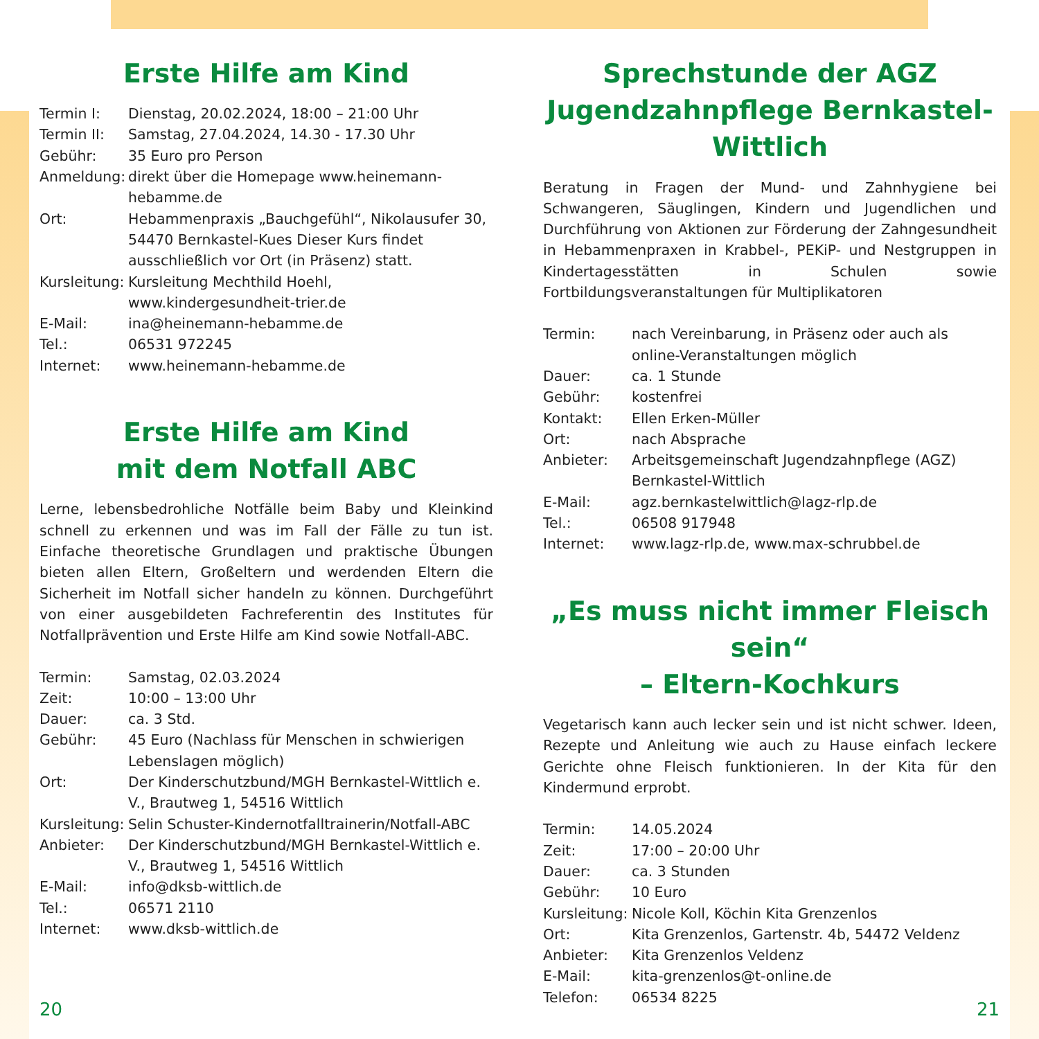Erste Hilfe am Kind
Termin I: Dienstag, 20.02.2024, 18:00 – 21:00 Uhr
Termin II: Samstag, 27.04.2024, 14.30 - 17.30 Uhr
Gebühr: 35 Euro pro Person
Anmeldung: direkt über die Homepage www.heinemann-hebamme.de
Ort: Hebammenpraxis „Bauchgefühl“, Nikolausufer 30, 54470 Bernkastel-Kues Dieser Kurs findet ausschließlich vor Ort (in Präsenz) statt.
Kursleitung: Kursleitung Mechthild Hoehl, www.kindergesundheit-trier.de
E-Mail: ina@heinemann-hebamme.de
Tel.: 06531 972245
Internet: www.heinemann-hebamme.de
Erste Hilfe am Kind
mit dem Notfall ABC
Lerne, lebensbedrohliche Notfälle beim Baby und Kleinkind schnell zu erkennen und was im Fall der Fälle zu tun ist. Einfache theoretische Grundlagen und praktische Übungen bieten allen Eltern, Großeltern und werdenden Eltern die Sicherheit im Notfall sicher handeln zu können. Durchgeführt von einer ausgebildeten Fachreferentin des Institutes für Notfallprävention und Erste Hilfe am Kind sowie Notfall-ABC.
Termin: Samstag, 02.03.2024
Zeit: 10:00 – 13:00 Uhr
Dauer: ca. 3 Std.
Gebühr: 45 Euro (Nachlass für Menschen in schwierigen Lebenslagen möglich)
Ort: Der Kinderschutzbund/MGH Bernkastel-Wittlich e. V., Brautweg 1, 54516 Wittlich
Kursleitung: Selin Schuster-Kindernotfalltrainerin/Notfall-ABC
Anbieter: Der Kinderschutzbund/MGH Bernkastel-Wittlich e. V., Brautweg 1, 54516 Wittlich
E-Mail: info@dksb-wittlich.de
Tel.: 06571 2110
Internet: www.dksb-wittlich.de
Sprechstunde der AGZ Jugendzahnpflege Bernkastel-Wittlich
Beratung in Fragen der Mund- und Zahnhygiene bei Schwangeren, Säuglingen, Kindern und Jugendlichen und Durchführung von Aktionen zur Förderung der Zahngesundheit in Hebammenpraxen in Krabbel-, PEKiP- und Nestgruppen in Kindertagesstätten in Schulen sowie Fortbildungsveranstaltungen für Multiplikatoren
Termin: nach Vereinbarung, in Präsenz oder auch als online-Veranstaltungen möglich
Dauer: ca. 1 Stunde
Gebühr: kostenfrei
Kontakt: Ellen Erken-Müller
Ort: nach Absprache
Anbieter: Arbeitsgemeinschaft Jugendzahnpflege (AGZ) Bernkastel-Wittlich
E-Mail: agz.bernkastelwittlich@lagz-rlp.de
Tel.: 06508 917948
Internet: www.lagz-rlp.de, www.max-schrubbel.de
„Es muss nicht immer Fleisch sein“
– Eltern-Kochkurs
Vegetarisch kann auch lecker sein und ist nicht schwer. Ideen, Rezepte und Anleitung wie auch zu Hause einfach leckere Gerichte ohne Fleisch funktionieren. In der Kita für den Kindermund erprobt.
Termin: 14.05.2024
Zeit: 17:00 – 20:00 Uhr
Dauer: ca. 3 Stunden
Gebühr: 10 Euro
Kursleitung: Nicole Koll, Köchin Kita Grenzenlos
Ort: Kita Grenzenlos, Gartenstr. 4b, 54472 Veldenz
Anbieter: Kita Grenzenlos Veldenz
E-Mail: kita-grenzenlos@t-online.de
Telefon: 06534 8225
20 21